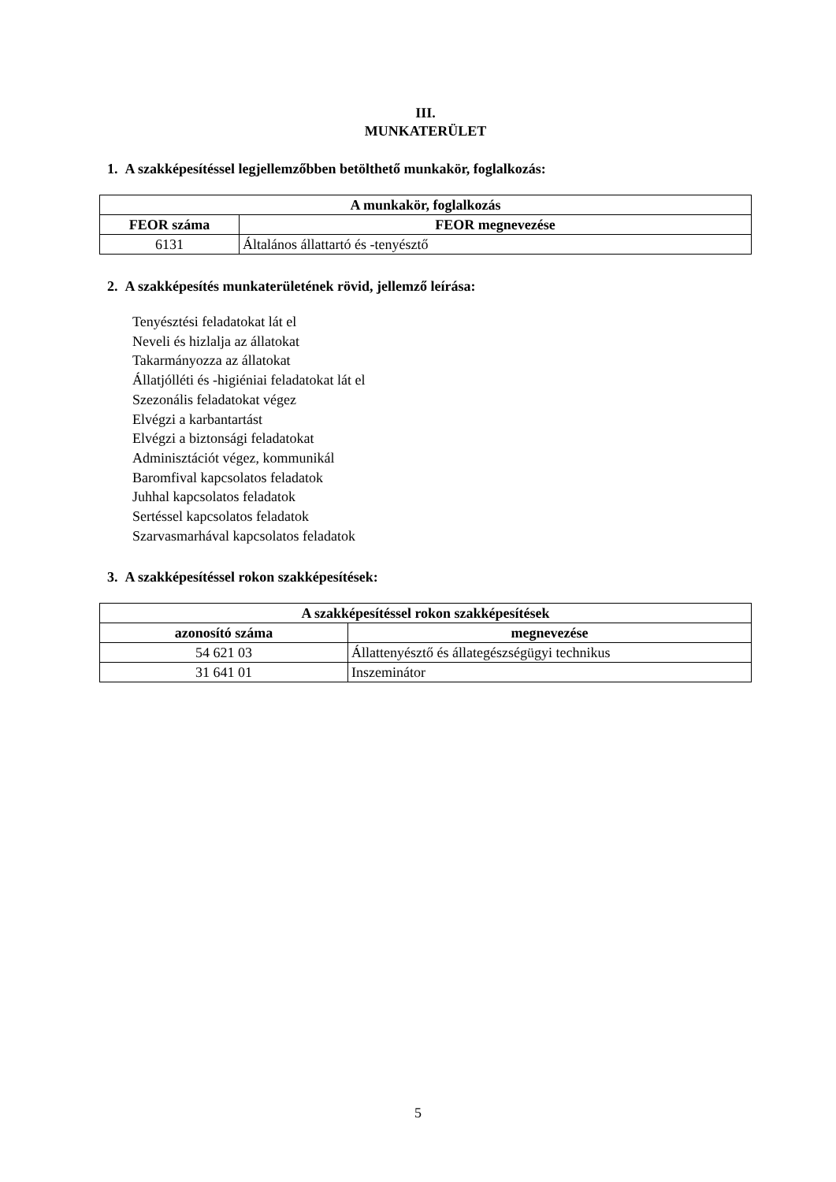III.
MUNKATERÜLET
1. A szakképesítéssel legjellemzőbben betölthető munkakör, foglalkozás:
| A munkakör, foglalkozás | |
| --- | --- |
| FEOR száma | FEOR megnevezése |
| 6131 | Általános állattartó és -tenyésztő |
2. A szakképesítés munkaterületének rövid, jellemző leírása:
Tenyésztési feladatokat lát el
Neveli és hizlalja az állatokat
Takarmányozza az állatokat
Állatjólléti és -higiéniai feladatokat lát el
Szezonális feladatokat végez
Elvégzi a karbantartást
Elvégzi a biztonsági feladatokat
Adminisztációt végez, kommunikál
Baromfival kapcsolatos feladatok
Juhhal kapcsolatos feladatok
Sertéssel kapcsolatos feladatok
Szarvasmarhával kapcsolatos feladatok
3. A szakképesítéssel rokon szakképesítések:
| A szakképesítéssel rokon szakképesítések | |
| --- | --- |
| azonosító száma | megnevezése |
| 54 621 03 | Állattenyésztő és állategészségügyi technikus |
| 31 641 01 | Inszeminátor |
5